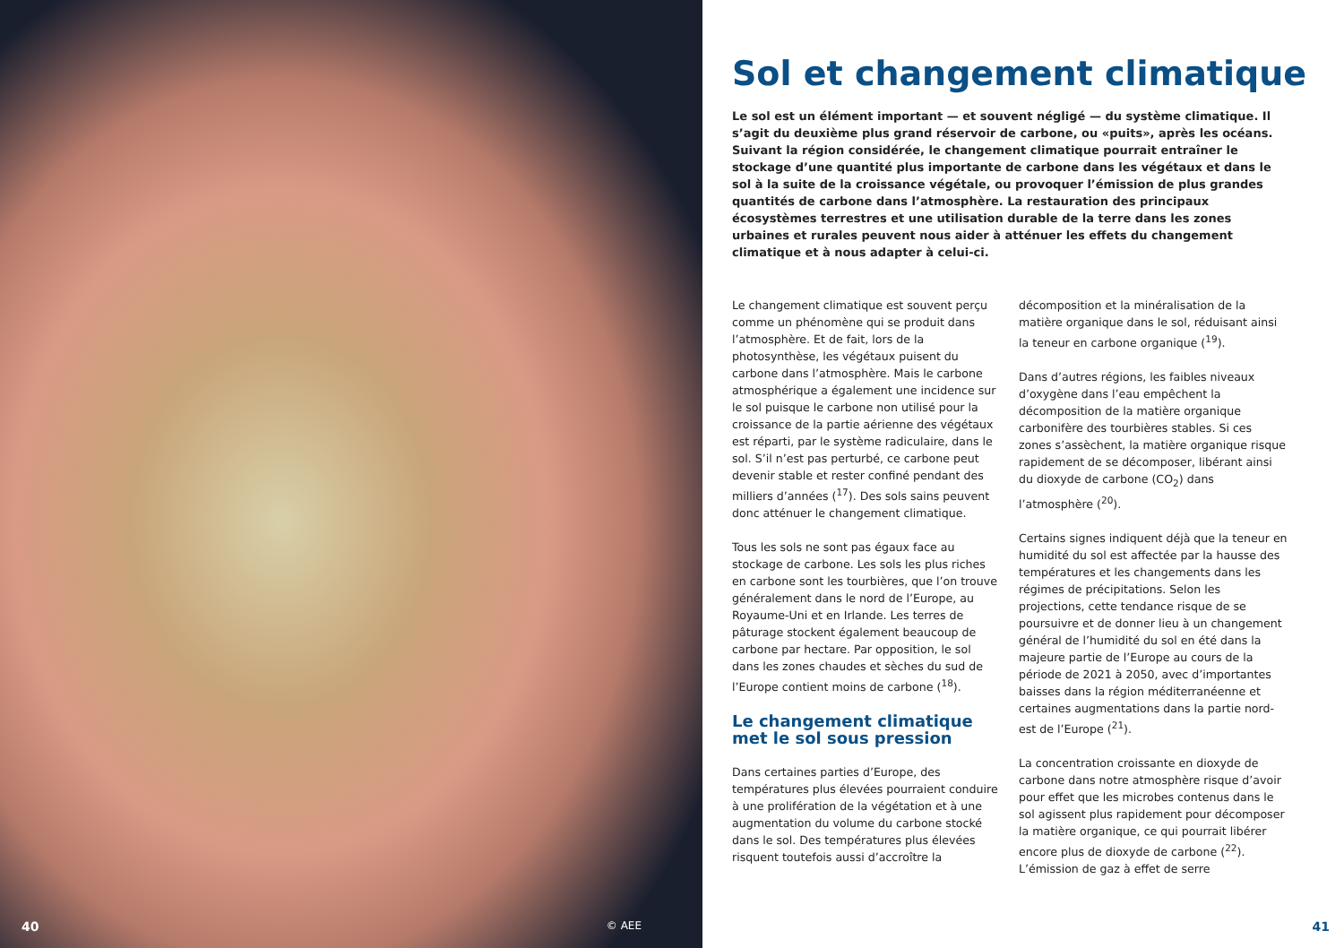40 © AEE
Sol et changement climatique
Le sol est un élément important — et souvent négligé — du système climatique. Il s’agit du deuxième plus grand réservoir de carbone, ou «puits», après les océans. Suivant la région considérée, le changement climatique pourrait entraîner le stockage d’une quantité plus importante de carbone dans les végétaux et dans le sol à la suite de la croissance végétale, ou provoquer l’émission de plus grandes quantités de carbone dans l’atmosphère. La restauration des principaux écosystèmes terrestres et une utilisation durable de la terre dans les zones urbaines et rurales peuvent nous aider à atténuer les effets du changement climatique et à nous adapter à celui-ci.
Le changement climatique est souvent perçu comme un phénomène qui se produit dans l’atmosphère. Et de fait, lors de la photosynthèse, les végétaux puisent du carbone dans l’atmosphère. Mais le carbone atmosphérique a également une incidence sur le sol puisque le carbone non utilisé pour la croissance de la partie aérienne des végétaux est réparti, par le système radiculaire, dans le sol. S’il n’est pas perturbé, ce carbone peut devenir stable et rester confiné pendant des milliers d’années (<sup>17</sup>). Des sols sains peuvent donc atténuer le changement climatique.
Tous les sols ne sont pas égaux face au stockage de carbone. Les sols les plus riches en carbone sont les tourbières, que l’on trouve généralement dans le nord de l’Europe, au Royaume-Uni et en Irlande. Les terres de pâturage stockent également beaucoup de carbone par hectare. Par opposition, le sol dans les zones chaudes et sèches du sud de l’Europe contient moins de carbone (<sup>18</sup>).
Le changement climatique met le sol sous pression
Dans certaines parties d’Europe, des températures plus élevées pourraient conduire à une prolifération de la végétation et à une augmentation du volume du carbone stocké dans le sol. Des températures plus élevées risquent toutefois aussi d’accroître la décomposition et la minéralisation de la matière organique dans le sol, réduisant ainsi la teneur en carbone organique (<sup>19</sup>).
Dans d’autres régions, les faibles niveaux d’oxygène dans l’eau empêchent la décomposition de la matière organique carbonifère des tourbières stables. Si ces zones s’assèchent, la matière organique risque rapidement de se décomposer, libérant ainsi du dioxyde de carbone (CO<sub>2</sub>) dans l’atmosphère (<sup>20</sup>).
Certains signes indiquent déjà que la teneur en humidité du sol est affectée par la hausse des températures et les changements dans les régimes de précipitations. Selon les projections, cette tendance risque de se poursuivre et de donner lieu à un changement général de l’humidité du sol en été dans la majeure partie de l’Europe au cours de la période de 2021 à 2050, avec d’importantes baisses dans la région méditerranéenne et certaines augmentations dans la partie nord-est de l’Europe (<sup>21</sup>).
La concentration croissante en dioxyde de carbone dans notre atmosphère risque d’avoir pour effet que les microbes contenus dans le sol agissent plus rapidement pour décomposer la matière organique, ce qui pourrait libérer encore plus de dioxyde de carbone (<sup>22</sup>). L’émission de gaz à effet de serre
41